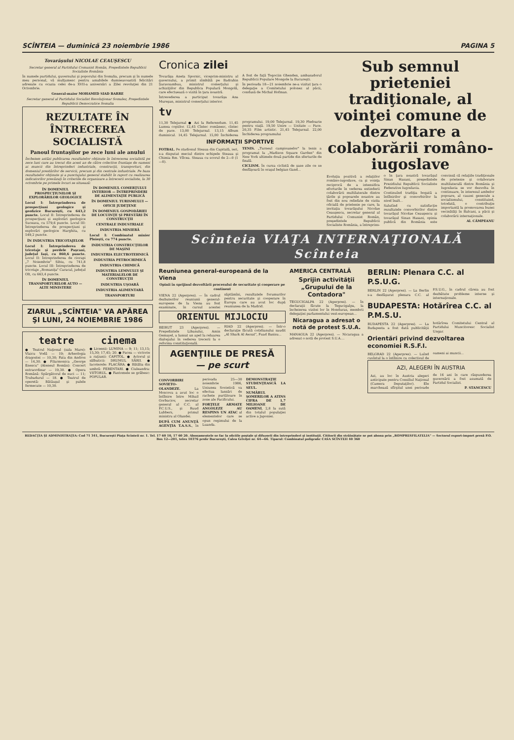SCÎNTEIA — duminică 23 noiembrie 1986 PAGINA 5
Tovarăşului NICOLAE CEAUŞESCU
Secretar general al Partidului Comunist Român, Preşedintele Republicii Socialiste România
În numele partidului, guvernului şi poporului din Somalia, precum şi în numele meu personal, vă mulţumesc pentru amabilele dumneavoastră felicitări adresate cu ocazia celei de-a XVII-a aniversări a Zilei revoluţiei din 21 Octombrie.
General-maior MOHAMED SIAD BARRE
Secretar general al Partidului Socialist Revoluţionar Somalez, Preşedintele Republicii Democratice Somalia
REZULTATE ÎN ÎNTRECEREA SOCIALISTĂ
Panoul fruntaşilor pe zece luni ale anului
Încheiem astăzi publicarea rezultatelor obţinute în întrecerea socialistă pe zece luni care au trecut din acest an de către colective fruntaşe de oameni ai muncii din întreprinderi industriale, construcţii, transporturi, din domeniul prestărilor de servicii, precum şi din centrale industriale. Pe baza rezultatelor obţinute şi a punctajului general stabilit în raport cu realizarea indicatorilor prevăzuţi în criteriile de organizare a întrecerii socialiste, la 30 octombrie pe primele locuri se situează:
ÎN DOMENIUL PROSPECŢIUNILOR ŞI EXPLORĂRILOR GEOLOGICE
Locul I: Întreprinderea de prospecţiuni geologice şi geofizice Bucureşti, cu 643,2 puncte. Locul II: Întreprinderea de prospecţiuni şi explorări geologice Suceava, cu 579,6 puncte. Locul III: Întreprinderea de prospecţiuni şi explorări geologice Harghita, cu 549,2 puncte.
ÎN INDUSTRIA TRICOTAJELOR
Locul I: Întreprinderea de tricotaje şi perdele Paşcani, judeţul Iaşi, cu 860,6 puncte. Locul II: Întreprinderea de ciorapi „7 Noiembrie" Sibiu, cu 741,8 puncte. Locul III: Întreprinderea de tricotaje „Romaniţa" Caracal, judeţul Olt, cu 663,4 puncte.
ÎN DOMENIUL TRANSPORTURILOR AUTO — ALTE MINISTERE
ÎN DOMENIUL COMERŢULUI INTERIOR — ÎNTREPRINDERI DE ALIMENTAŢIE PUBLICĂ
ÎN DOMENIUL TURISMULUI — OFICII JUDEŢENE
ÎN DOMENIUL GOSPODĂRIEI DE LOCUINŢE ŞI PRESTĂRI ÎN CONSTRUCŢII
CENTRALE INDUSTRIALE
INDUSTRIA MINIERĂ
Locul I: Combinatul minier Ploieşti, cu 774 puncte.
INDUSTRIA CONSTRUCŢIILOR DE MAŞINI
INDUSTRIA ELECTROTEHNICĂ
INDUSTRIA PETROCHIMICĂ
INDUSTRIA CHIMICĂ
INDUSTRIA LEMNULUI ŞI MATERIALELOR DE CONSTRUCŢII
INDUSTRIA UŞOARĂ
INDUSTRIA ALIMENTARĂ
TRANSPORTURI
ZIARUL „SCÎNTEIA" VA APĂREA ŞI LUNI, 24 NOIEMBRIE 1986
teatre cinema
● Teatrul Naţional (sala Mare): Vlaicu Vodă — 19; Arheologia dragostei — 10,30; Fata din Andros — 14,30. ● Filarmonica „George Enescu" (Ateneul Român): Concert extraordinar — 19,30. ● Opera Română: Spărgătorul de nuci — 11; Trubadurul — 18. ● Teatrul de operetă: Bătăuşul şi palele fermecate — 10,30.
● Liceenii: LUMINA — 9; 11; 13,15; 15,30; 17,45; 20. ● Pacea — victorie a raţiunii: CAPITOL. ● Actorul şi sălbaticii: DRUMUL SĂRII. ● Iacoterele: FLACĂRA. ● Bătălia din umbră: FERENTARI. ● Ciuleandra: VIITORUL. ● Fantomele se grăbesc: POPULAR.
Cronica zilei
Tovarăşa Aneta Spornic, viceprim-ministru al guvernului, a primit sîmbătă pe Badrahin Şaravsambuu, ministrul comerţului şi achiziţiilor din Republica Populară Mongolă, care efectuează o vizită în ţara noastră.
Întrevederea a participat tovarăşa Ana Mureşan, ministrul comerţului interior.
A fost de faţă Togociin Ghenden, ambasadorul Republicii Populare Mongole la Bucureşti.
În perioada 18—21 noiembrie ne-a vizitat ţara o delegaţie a Comitetului polonez al păcii, condusă de Michal Hofman.
tv
11,30 Telejurnal ● Azi la Referendum. 11,45 Lumea copiilor. 12,45 Cîntec românesc, cîntec de pace. 13,00 Telejurnal. 13,15 Album duminical. 14,45 Telejurnal. 15,00 Închiderea programului. 19,00 Telejurnal. 19,30 Pledoarie pentru viaţă. 19,50 Unire — Unitate — Pace. 20,35 Film artistic. 21,45 Telejurnal. 22,00 Închiderea programului
INFORMAŢII SPORTIVE
FOTBAL. Pe stadionul Steaua din Capitală, ieri, s-a disputat meciul dintre echipele Steaua şi Chimia Rm. Vîlcea. Steaua cu scorul de 2—0 (1—0).
TENIS. „Turneul campioanelor" la tenis a programat la „Madison Square Garden" din New York ultimele două partide din sferturile de finală.
CICLISM. În cursa ciclistă de şase zile ce se desfăşoară în oraşul belgian Gand...
Sub semnul prieteniei tradiţionale, al voinţei comune de dezvoltare a colaborării româno-iugoslave
Evoluţia pozitivă a relaţiilor româno-iugoslave, ca şi voinţa reciprocă de a intensifica eforturile în vederea extinderii colaborării multilaterale dintre ţările şi popoarele noastre au fost din nou reliefate de vizita oficială de prietenie pe care, la invitaţia tovarăşului Nicolae Ceauşescu, secretar general al Partidului Comunist Român, preşedintele Republicii Socialiste România, a întreprins-o în ţara noastră tovarăşul Sinan Hasani, preşedintele Prezidiului Republicii Socialiste Federative Iugoslavia.
Continuînd tradiţia bogată a întîlnirilor şi convorbirilor la nivel înalt...
Salutînd cu satisfacţie rezultatele convorbirilor dintre tovarăşul Nicolae Ceauşescu şi tovarăşul Sinan Hasani, opinia publică din România este convinsă că relaţiile tradiţionale de prietenie şi colaborare multilaterală dintre România şi Iugoslavia se vor dezvolta în continuare, în interesul ambelor popoare, al cauzei generale a socialismului, constituind, totodată, o contribuţie importantă la promovarea bunei vecinătăţi în Balcani, a păcii şi colaborării internaţionale.
Al. CÂMPEANU
Scînteia VIAŢA INTERNAŢIONALĂ Scînteia
Reuniunea general-europeană de la Viena
Opinii în sprijinul dezvoltării procesului de securitate şi cooperare pe continent
VIENA 22 (Agerpres). — În cadrul dezbaterilor reuniunii general-europene de la Viena au fost examinate, în cursul acestei săptămîni, rezultatele forumurilor pentru securitate şi cooperare în Europa care au avut loc după reuniunea de la Madrid.
ORIENTUL MIJLOCIU
BEIRUT 23 (Agerpres). — Preşedintele Libanului, Amin Gemayel, a lansat un apel la reluarea dialogului în vederea trecerii la o reforma constituţională.
RIAD 22 (Agerpres). — Într-o declaraţie făcută cotidianului saudit „Al Shark Al Awsat", Fuad Basisu...
AGENŢIILE DE PRESĂ
— pe scurt
CONVORBIRI SOVIETO-OLANDEZE. La Moscova a avut loc o întîlnire între Mihail Gorbaciov, secretar general al C.C. al P.C.U.S., şi Ruud Lubbers, primul ministru al Olandei.
DUPĂ CUM ANUNŢĂ AGENŢIA T.A.S.S., în perioada 25—30 noiembrie 1986, Uniunea Sovietică va efectua lansări de rachete purtătoare în zone ale Pacificului.
FORŢELE ARMATE ANGOLEZE AU RESPINS UN ATAC al elementelor care se opun regimului de la Luanda.
DEMONSTRAŢIE STUDENŢEASCĂ LA SEUL.
NUMĂRUL ŞOMERILOR A ATINS CIFRA DE 1,7 MILIOANE DE OAMENI, 2,8 la sută din totalul populaţiei active a Japoniei.
AMERICA CENTRALĂ
Sprijin activităţii „Grupului de la Contadora"
TEGUCIGALPA 22 (Agerpres). — În declaraţii făcute la Tegucigalpa, la încheierea vizitei lor în Honduras, membrii delegaţiei parlamentului vest-european...
Nicaragua a adresat o notă de protest S.U.A.
MANAGUA 22 (Agerpres). — Nicaragua a adresat o notă de protest S.U.A....
BERLIN: Plenara C.C. al P.S.U.G.
BERLIN 22 (Agerpres). — La Berlin s-a desfăşurat plenara C.C. al P.S.U.G., în cadrul căreia au fost dezbătute probleme interne şi internaţionale.
BUDAPESTA: Hotărîrea C.C. al P.M.S.U.
BUDAPESTA 22 (Agerpres). — La Budapesta a fost dată publicităţii hotărîrea Comitetului Central al Partidului Muncitoresc Socialist Ungar.
Orientări privind dezvoltarea economiei R.S.F.I.
BELGRAD 22 (Agerpres). — Luînd cuvîntul la o întîlnire cu colectivul de oameni ai muncii...
AZI, ALEGERI ÎN AUSTRIA
Azi, au loc în Austria alegeri anticipate pentru Consiliul Naţional (Camera Deputaţilor). Ele marchează sfîrşitul unei perioade de 16 ani în care răspunderea guvernării a fost asumată de Partidul Socialist.
P. STANCESCU
REDACŢIA ŞI ADMINISTRAŢIA: Cod 71 341, Bucureşti Piaţa Scînteii nr. 1. Tel. 17 60 10, 17 60 20. Abonamentele se fac la oficiile poştale şi difuzorii din întreprinderi şi instituţii. Cititorii din străinătate se pot abona prin „ROMPRESFILATELIA" — Sectorul export-import presă P.O. Box 12—201, telex 10376 prsfir Bucureşti, Calea Griviţei nr. 64—66. Tiparul: Combinatul poligrafic CASA SCÎNTEII 40 360